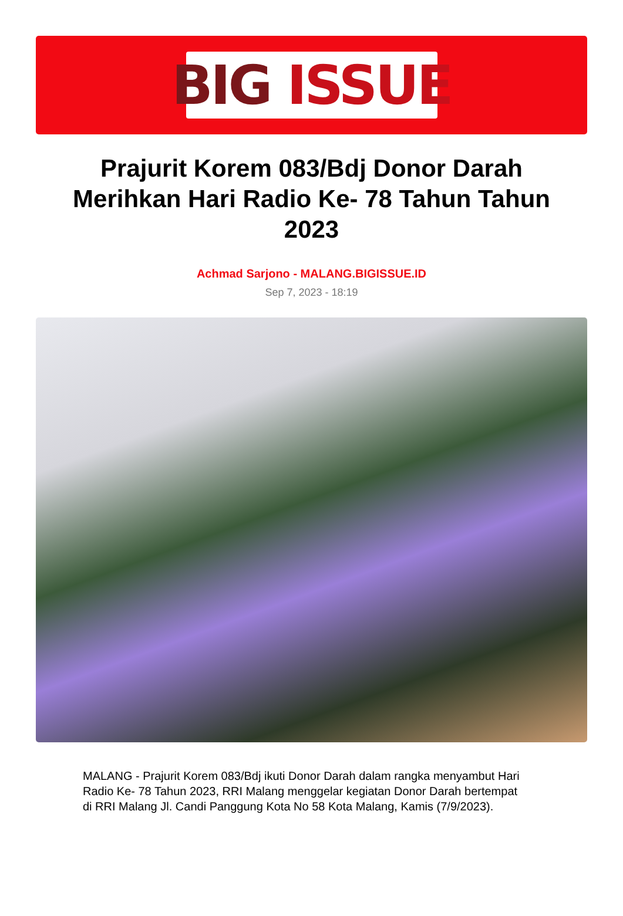BIG ISSUE
Prajurit Korem 083/Bdj Donor Darah Merihkan Hari Radio Ke- 78 Tahun Tahun 2023
Achmad Sarjono - MALANG.BIGISSUE.ID
Sep 7, 2023 - 18:19
MALANG - Prajurit Korem 083/Bdj ikuti Donor Darah dalam rangka menyambut Hari Radio Ke- 78 Tahun 2023, RRI Malang menggelar kegiatan Donor Darah bertempat di RRI Malang Jl. Candi Panggung Kota No 58 Kota Malang, Kamis (7/9/2023).